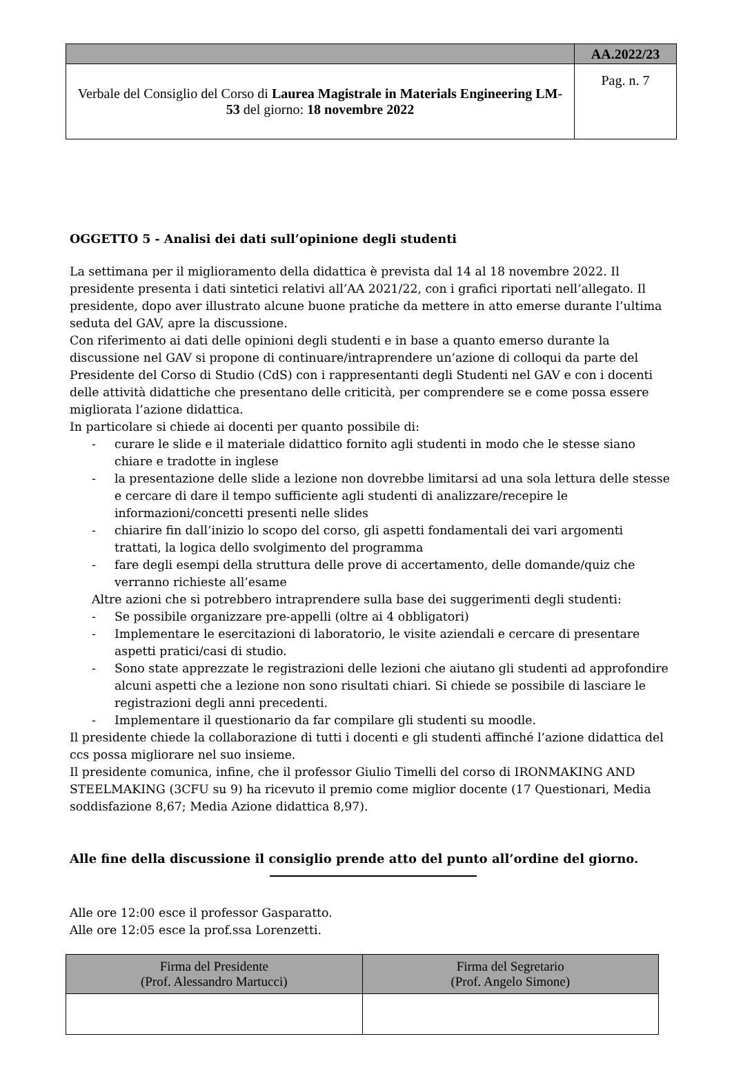| | AA.2022/23 |
| Verbale del Consiglio del Corso di Laurea Magistrale in Materials Engineering LM-53 del giorno: 18 novembre 2022 | Pag. n. 7 |
OGGETTO 5 - Analisi dei dati sull’opinione degli studenti
La settimana per il miglioramento della didattica è prevista dal 14 al 18 novembre 2022. Il presidente presenta i dati sintetici relativi all’AA 2021/22, con i grafici riportati nell’allegato. Il presidente, dopo aver illustrato alcune buone pratiche da mettere in atto emerse durante l’ultima seduta del GAV, apre la discussione.
Con riferimento ai dati delle opinioni degli studenti e in base a quanto emerso durante la discussione nel GAV si propone di continuare/intraprendere un’azione di colloqui da parte del Presidente del Corso di Studio (CdS) con i rappresentanti degli Studenti nel GAV e con i docenti delle attività didattiche che presentano delle criticità, per comprendere se e come possa essere migliorata l’azione didattica.
In particolare si chiede ai docenti per quanto possibile di:
- curare le slide e il materiale didattico fornito agli studenti in modo che le stesse siano chiare e tradotte in inglese
- la presentazione delle slide a lezione non dovrebbe limitarsi ad una sola lettura delle stesse e cercare di dare il tempo sufficiente agli studenti di analizzare/recepire le informazioni/concetti presenti nelle slides
- chiarire fin dall’inizio lo scopo del corso, gli aspetti fondamentali dei vari argomenti trattati, la logica dello svolgimento del programma
- fare degli esempi della struttura delle prove di accertamento, delle domande/quiz che verranno richieste all’esame
Altre azioni che si potrebbero intraprendere sulla base dei suggerimenti degli studenti:
- Se possibile organizzare pre-appelli (oltre ai 4 obbligatori)
- Implementare le esercitazioni di laboratorio, le visite aziendali e cercare di presentare aspetti pratici/casi di studio.
- Sono state apprezzate le registrazioni delle lezioni che aiutano gli studenti ad approfondire alcuni aspetti che a lezione non sono risultati chiari. Si chiede se possibile di lasciare le registrazioni degli anni precedenti.
- Implementare il questionario da far compilare gli studenti su moodle.
Il presidente chiede la collaborazione di tutti i docenti e gli studenti affinché l’azione didattica del ccs possa migliorare nel suo insieme.
Il presidente comunica, infine, che il professor Giulio Timelli del corso di IRONMAKING AND STEELMAKING (3CFU su 9) ha ricevuto il premio come miglior docente (17 Questionari, Media soddisfazione 8,67; Media Azione didattica 8,97).
Alle fine della discussione il consiglio prende atto del punto all’ordine del giorno.
Alle ore 12:00 esce il professor Gasparatto.
Alle ore 12:05 esce la prof.ssa Lorenzetti.
| Firma del Presidente (Prof. Alessandro Martucci) | Firma del Segretario (Prof. Angelo Simone) |